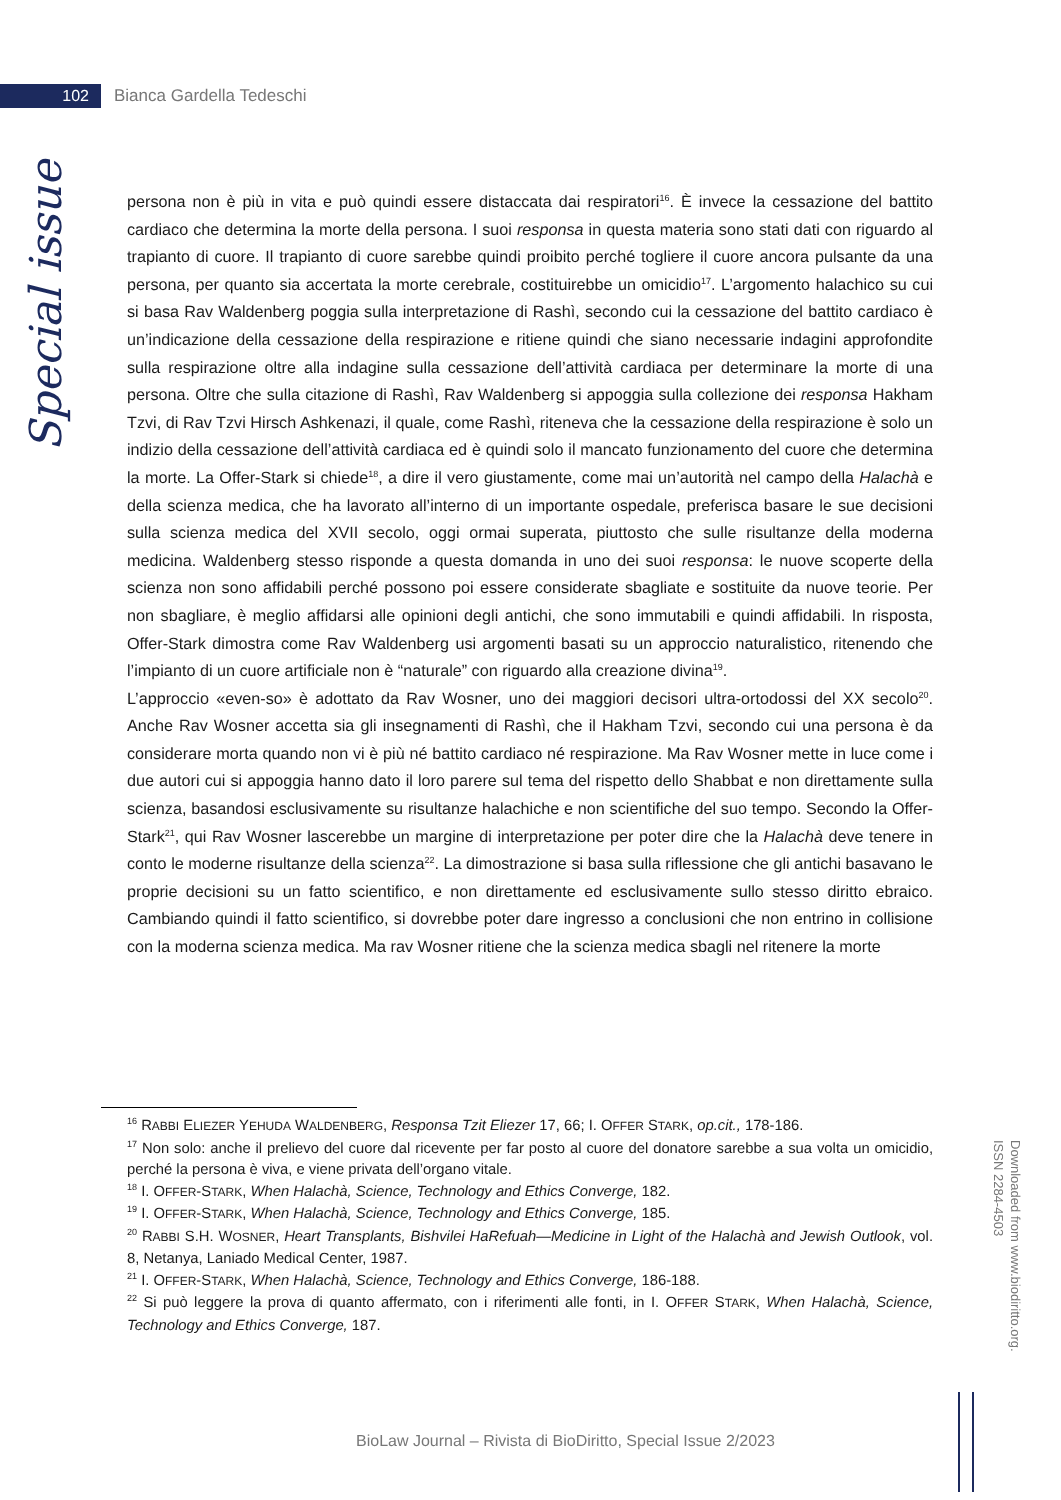102
Bianca Gardella Tedeschi
Special issue
persona non è più in vita e può quindi essere distaccata dai respiratori<sup>16</sup>. È invece la cessazione del battito cardiaco che determina la morte della persona. I suoi responsa in questa materia sono stati dati con riguardo al trapianto di cuore. Il trapianto di cuore sarebbe quindi proibito perché togliere il cuore ancora pulsante da una persona, per quanto sia accertata la morte cerebrale, costituirebbe un omicidio<sup>17</sup>. L’argomento halachico su cui si basa Rav Waldenberg poggia sulla interpretazione di Rashì, secondo cui la cessazione del battito cardiaco è un’indicazione della cessazione della respirazione e ritiene quindi che siano necessarie indagini approfondite sulla respirazione oltre alla indagine sulla cessazione dell’attività cardiaca per determinare la morte di una persona. Oltre che sulla citazione di Rashì, Rav Waldenberg si appoggia sulla collezione dei responsa Hakham Tzvi, di Rav Tzvi Hirsch Ashkenazi, il quale, come Rashì, riteneva che la cessazione della respirazione è solo un indizio della cessazione dell’attività cardiaca ed è quindi solo il mancato funzionamento del cuore che determina la morte. La Offer-Stark si chiede<sup>18</sup>, a dire il vero giustamente, come mai un’autorità nel campo della Halachà e della scienza medica, che ha lavorato all’interno di un importante ospedale, preferisca basare le sue decisioni sulla scienza medica del XVII secolo, oggi ormai superata, piuttosto che sulle risultanze della moderna medicina. Waldenberg stesso risponde a questa domanda in uno dei suoi responsa: le nuove scoperte della scienza non sono affidabili perché possono poi essere considerate sbagliate e sostituite da nuove teorie. Per non sbagliare, è meglio affidarsi alle opinioni degli antichi, che sono immutabili e quindi affidabili. In risposta, Offer-Stark dimostra come Rav Waldenberg usi argomenti basati su un approccio naturalistico, ritenendo che l’impianto di un cuore artificiale non è “naturale” con riguardo alla creazione divina<sup>19</sup>.
L’approccio «even-so» è adottato da Rav Wosner, uno dei maggiori decisori ultra-ortodossi del XX secolo<sup>20</sup>. Anche Rav Wosner accetta sia gli insegnamenti di Rashì, che il Hakham Tzvi, secondo cui una persona è da considerare morta quando non vi è più né battito cardiaco né respirazione. Ma Rav Wosner mette in luce come i due autori cui si appoggia hanno dato il loro parere sul tema del rispetto dello Shabbat e non direttamente sulla scienza, basandosi esclusivamente su risultanze halachiche e non scientifiche del suo tempo. Secondo la Offer-Stark<sup>21</sup>, qui Rav Wosner lascerebbe un margine di interpretazione per poter dire che la Halachà deve tenere in conto le moderne risultanze della scienza<sup>22</sup>. La dimostrazione si basa sulla riflessione che gli antichi basavano le proprie decisioni su un fatto scientifico, e non direttamente ed esclusivamente sullo stesso diritto ebraico. Cambiando quindi il fatto scientifico, si dovrebbe poter dare ingresso a conclusioni che non entrino in collisione con la moderna scienza medica. Ma rav Wosner ritiene che la scienza medica sbagli nel ritenere la morte
<sup>16</sup> RABBI ELIEZER YEHUDA WALDENBERG, Responsa Tzit Eliezer 17, 66; I. OFFER STARK, op.cit., 178-186.
<sup>17</sup> Non solo: anche il prelievo del cuore dal ricevente per far posto al cuore del donatore sarebbe a sua volta un omicidio, perché la persona è viva, e viene privata dell’organo vitale.
<sup>18</sup> I. OFFER-STARK, When Halachà, Science, Technology and Ethics Converge, 182.
<sup>19</sup> I. OFFER-STARK, When Halachà, Science, Technology and Ethics Converge, 185.
<sup>20</sup> RABBI S.H. WOSNER, Heart Transplants, Bishvilei HaRefuah—Medicine in Light of the Halachà and Jewish Outlook, vol. 8, Netanya, Laniado Medical Center, 1987.
<sup>21</sup> I. OFFER-STARK, When Halachà, Science, Technology and Ethics Converge, 186-188.
<sup>22</sup> Si può leggere la prova di quanto affermato, con i riferimenti alle fonti, in I. OFFER STARK, When Halachà, Science, Technology and Ethics Converge, 187.
Downloaded from www.biodiritto.org.
ISSN 2284-4503
BioLaw Journal – Rivista di BioDiritto, Special Issue 2/2023